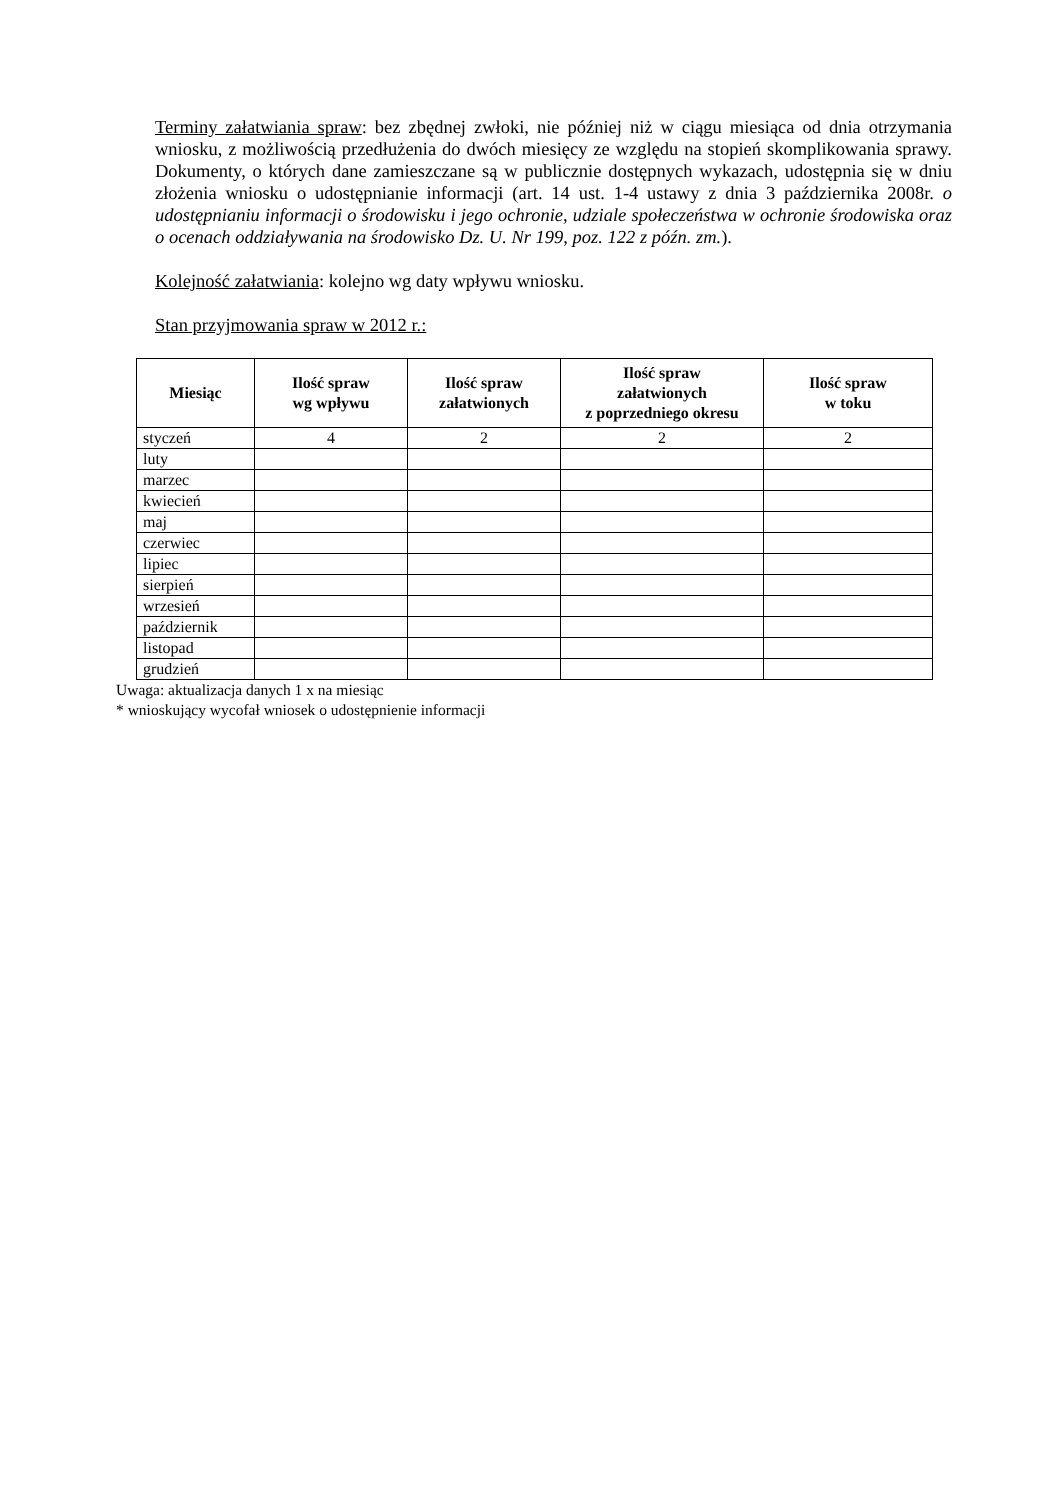Terminy załatwiania spraw: bez zbędnej zwłoki, nie później niż w ciągu miesiąca od dnia otrzymania wniosku, z możliwością przedłużenia do dwóch miesięcy ze względu na stopień skomplikowania sprawy. Dokumenty, o których dane zamieszczane są w publicznie dostępnych wykazach, udostępnia się w dniu złożenia wniosku o udostępnianie informacji (art. 14 ust. 1-4 ustawy z dnia 3 października 2008r. o udostępnianiu informacji o środowisku i jego ochronie, udziale społeczeństwa w ochronie środowiska oraz o ocenach oddziaływania na środowisko Dz. U. Nr 199, poz. 122 z późn. zm.).
Kolejność załatwiania: kolejno wg daty wpływu wniosku.
Stan przyjmowania spraw w 2012 r.:
| Miesiąc | Ilość spraw wg wpływu | Ilość spraw załatwionych | Ilość spraw załatwionych z poprzedniego okresu | Ilość spraw w toku |
| --- | --- | --- | --- | --- |
| styczeń | 4 | 2 | 2 | 2 |
| luty | | | | |
| marzec | | | | |
| kwiecień | | | | |
| maj | | | | |
| czerwiec | | | | |
| lipiec | | | | |
| sierpień | | | | |
| wrzesień | | | | |
| październik | | | | |
| listopad | | | | |
| grudzień | | | | |
Uwaga: aktualizacja danych 1 x na miesiąc
* wnioskujący wycofał wniosek o udostępnienie informacji